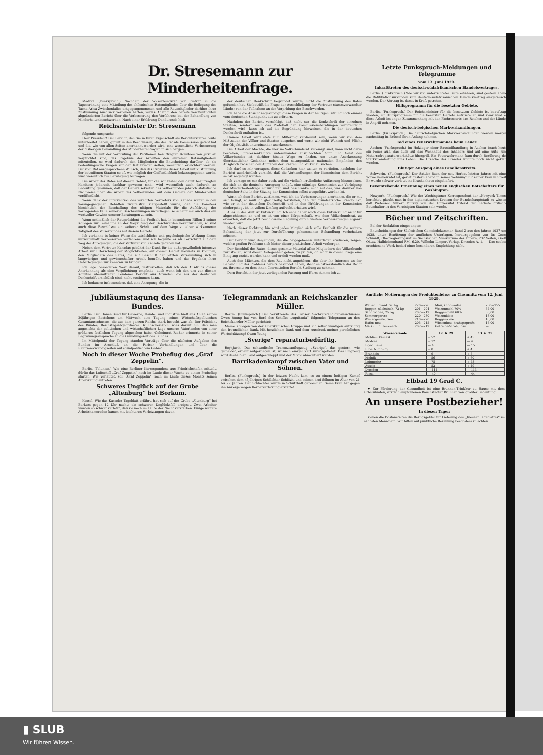Dr. Stresemann zur Minderheitenfrage.
Madrid. (Funkspruch.) Nachdem der Völkerbundsrat vor Eintritt in die Tagesordnung eine Mitteilung des chilenischen Ratsmitgliedes über die Beilegung des Tacna Arica-Zwischenfalles entgegengenommen und alle Ratsmitglieder darüber ihrer Zustimmung Ausdruck verliehen hatten, verlas Adatchi den bereits veröffentlichten abgeänderten Bericht über die Verbesserung des Verfahrens bei der Behandlung von Minderheitenbeschwerden. Nach einer Erklärung Danduronds hielt
Reichsminister Dr. Stresemann
folgende Ansprache:
Herr Präsident! Der Bericht, den Sie in Ihrer Eigenschaft als Berichterstatter heute unterbreitet haben, gipfelt in den Beschlüssen, die der Rat als Kommission gefaßt hat und die, wie von allen Seiten anerkannt werden wird, eine wesentliche Verbesserung der bisherigen Behandlung der Minderheitenfragen in sich bergen.
Wenn die mit der Vorprüfung der Petitionen beauftragten Komitees von jetzt ab verpflichtet sind, das Ergebnis der Arbeiten den einzelnen Ratsmitgliedern mitzuteilen, so wird dadurch den Mitgliedern die Entscheidung darüber, ob sie bedeutungsvolle Fragen vor den Rat bringen sollen, wesentlich erleichtert werden. Der vom Rat ausgesprochene Wunsch, daß das Ergebnis dieser Arbeit mit Zustimmung der betroffenen Staaten so oft wie möglich der Oeffentlichkeit bekanntgegeben werde, wird wesentlich zur Beruhigung beitragen.
Die Arbeit des Rates auf diesem Gebiet, für die wir bisher den damit beauftragten Komitees jederzeit dankbar gewesen sind, wird wesentlich auch dadurch an Bedeutung gewinnen, daß der Generalsekretär des Völkerbundes jährlich statistische Nachweise über die Arbeit des Völkerbundes auf dem Gebiete der Minderheiten veröffentlicht.
Wenn dank der Intervention des verehrten Vertreters von Kanada weiter in den vorangegangenen Debatten zweifelsfrei klargestellt wurde, daß die Komitees hinsichtlich der Beschaffung des nötigen Materials für die Aufklärung der vorliegenden Fälle keinerlei Beschränkungen unterliegen, so scheint mir auch dies ein wertvoller Gewinn unserer Beratungen zu sein.
Wenn schließlich der Ratspräsident die Freiheit hat, in besonderen Fällen 2 seiner Kollegen zur Teilnahme an der Vorprüfung der Beschwerden heranzuziehen, so sind auch diese Beschlüsse ein weiterer Schritt auf dem Wege zu einer wirksameren Tätigkeit des Völkerbundes auf diesem Gebiete.
Ich verkenne in keiner Weise die tatsächliche und psychologische Wirkung dieses unzweifelhaft verbesserten Verfahrens, und ich begrüße es als Fortschritt auf dem Weg der Anregungen, die der Vertreter von Kanada gegeben hat.
Neben dem Vertreter Kanadas gebührt der Dank für die außergewöhnlich intensive Arbeit zur Erforschung der Möglichkeiten, auf diesem Gebiet vorwärts zu kommen, den Mitgliedern des Rates, die auf Beschluß der letzten Versammlung sich in langwieriger und gewissenhafter Arbeit bemüht haben und das Ergebnis ihrer Ueberlegungen zur Kenntnis zu bringen.
Ich lege besonderen Wert darauf, festzustellen, daß ich den Ausdruck dieser Anerkennung als eine Verpflichtung empfinde, auch wenn ich den uns von diesem Komitee übermittelten Londoner Bericht aus Gründen, die aus der deutschen Denkschrift ersichtlich sind, nicht zustimmen kann.
Ich bedauere insbesondere, daß eine Anregung, die in
der deutschen Denkschrift begründet wurde, nicht die Zustimmung des Rates gefunden hat. Sie betrifft die Frage der Ausschließung der Vertreter stammverwandter Länder von der Teilnahme an der Vorprüfung der Beschwerden.
Ich habe die Absicht angekündigt, diese Fragen in der heutigen Sitzung noch einmal vom deutschen Standpunkt aus zu erörtern.
Nachdem der Bericht vorschlägt, daß nicht nur die Denkschrift der einzelnen Staaten, sondern auch das Protokoll der Kommissionsberatungen veröffentlicht werden wird, kann ich auf die Begründung hinweisen, die in der deutschen Denkschrift enthalten ist.
Unsere Arbeit wird stets zum Mißerfolg verdammt sein, wenn wir von dem Mißtrauen der Völker und Staaten ausgehen und wenn wir nicht Wunsch und Pflicht der Objektivität untereinander anerkennen.
Die Arbeit der Mächte, die hier im Völkerbundsrat vereinigt sind, kann nicht darin bestehen, Interessenkämpfe untereinander auszufechten. Sinn und Geist des Völkerbundes ist, darüber hinaus Wege zu finden, um unter Anerkennung überstaatlicher Gedanken neben dem naturgemäßen nationalen Empfinden den Ausgleich zwischen den Aufgaben der Staaten und Völker zu suchen.
Ich darf es mir versagen, diese Gedanken hier weiter zu vertiefen, nachdem der Bericht ausdrücklich vorsieht, daß die Verhandlungen der Kommission dem Bericht selbst angefügt werden.
Ich versage es mir daher auch, auf die vielfach irrtümliche Auffassung hinzuweisen, die sich an die deutsche Anregung knüpft, eine ständige Kommission zur Verfolgung der Minderheitenfrage einzurichten und beschränke mich auf das, was darüber von deutscher Seite in der Sitzung der Kommission selbst ausgeführt worden ist.
Wenn ich dem Bericht zustimme, weil ich die Verbesserungen anerkenne, die er mit sich bringt, so muß ich gleichzeitig feststellen, daß der grundsätzliche Standpunkt, wie er in der deutschen Denkschrift und in den Erklärungen in der Kommission niedergelegt ist, in vollem Umfang aufrecht erhalten wird.
Alles in der Welt ist Entwicklung. Ich sehe daher auch diese Entwicklung nicht für abgeschlossen an und es ist von einer Körperschaft, wie dem Völkerbundsrat, zu erwarten, daß die jetzt beschlossene Regelung durch weitere Verbesserungen ergänzt werden wird.
Nach dieser Richtung hin wird jedes Mitglied sich volle Freiheit für die weitere Behandlung der jetzt zur Durchführung gekommenen Behandlung vorbehalten müssen.
Der Bericht wird denjenigen, die die beigegebenen Unterlagen studieren, zeigen, welche großen Probleme sich hinter dieser praktischen Arbeit verbergen.
Der Beschluß des Rates, dieses gesamte Material allen Mitgliedern des Völkerbunds zuzustellen, wird diesen Gelegenheit geben, zu prüfen, ob nicht in dieser Frage eine Einigung erzielt werden kann und erzielt werden muß.
Auch den Mächten, die dem Rat nicht angehören, die aber ihr Interesse an der Behandlung des Problems bereits bekundet haben, steht selbstverständlich das Recht zu, ihrerseits zu dem ihnen übermittelten Bericht Stellung zu nehmen.
Dem Bericht in der jetzt vorliegenden Fassung und Form stimme ich zu.
Letzte Funkspruch-Meldungen und Telegramme
vom 13. Juni 1929.
Inkrafttreten des deutsch-südafrikanischen Handelsvertrages.
Berlin. (Funkspruch.) Wie wir von unterrichteter Seite erfahren, sind gestern abend die Ratifikationsurkunden zum deutsch-südafrikanischen Handelsvertrag ausgetauscht worden. Der Vertrag ist damit in Kraft getreten.
Hilfsprogramm für die besetzten Gebiete.
Berlin. (Funkspruch.) Der Reichsminister für die besetzten Gebiete ist beauftragt worden, ein Hilfsprogramm für die besetzten Gebiete aufzustellen und zwar wird er diese Arbeit im engen Zusammenhang mit den Fachressorts des Reiches und der Länder in Angriff nehmen.
Die deutsch-belgischen Markverhandlungen.
Berlin. (Funkspruch.) Die deutsch-belgischen Markverhandlungen werden morgen nachmittag in Brüssel ihren Anfang nehmen.
Tod eines Feuerwehrmannes beim Feuer.
Aachen (Funkspruch.) Im Holzlager einer Baustoffhandlung in Aachen brach heute ein Feuer aus, das auch auf das Wohnhaus des Inhabers und auf eine Auto- und Motorradreparaturwerkstätte übergriff. Ein Feuerwehrmann kam durch Berührung der Starkstromleitung ums Leben. Die Ursache des Brandes konnte noch nicht geklärt werden.
Blutiger Ausgang eines Familienstreits.
Schwerin. (Funkspruch.) Der Sattler Baer, der seit Herbst letzten Jahres mit einer Witwe verheiratet ist, geriet gestern abend in seiner Wohnung mit seiner Frau in Streit. Er wurde schwer verletzt ins Krankenhaus eingeliefert.
Bevorstehende Ernennung eines neuen englischen Botschafters für Washington.
Newyork. (Funkspruch.) Wie der Washingtoner Korrespondent der „Newyork Times“ berichtet, glaubt man in den diplomatischen Kreisen der Bundeshauptstadt zu wissen, daß Professor Gilbert Murray von der Universität Oxford der nächste britische Botschafter in den Vereinigten Staaten sein werde.
Bücher und Zeitschriften.
Bei der Redaktion eingegangen:
Entscheidungen der Sächsischen Gemeindekammer, Band 2 aus den Jahren 1927 und 1928, unter Benützung der amtlichen Unterlagen, herausgegeben von Dr. Georg Schmidt, Oberregierungsrat im Sächsischen Ministerium des Innern, 232 Seiten, Groß-Oktav, Halbleinenband RM. 6.20, Wilhelm Limpert-Verlag, Dresden-A. 1. — Das soeben erschienene Werk bedarf einer besonderen Empfehlung nicht.
Jubiläumstagung des Hansa-Bundes.
Berlin. Der Hansa-Bund für Gewerbe, Handel und Industrie hielt aus Anlaß seines 20jährigen Bestehens am Mittwoch eine Tagung seines Wirtschaftspolitischen Gesamtausschusses, die aus dem ganzen Reiche stark besucht war, ab. Der Präsident des Bundes, Reichstagsabgeordneter Dr. Fischer-Köln, wies darauf hin, daß man angesichts der politischen und wirtschaftlichen Lage unseres Vaterlandes von einer größeren festlichen Tagung abgesehen habe. Geheimrat Rießer erinnerte in seiner Begrüßungsansprache an die Gründungszeit des Bundes.
Im Mittelpunkt der Tagung standen Vorträge über die nächsten Aufgaben des Bundes im Anschluß an die Pariser Verhandlungen und über die Reformnotwendigkeiten auf sozialpolitischem Gebiet.
Noch in dieser Woche Probeflug des „Graf Zeppelin“.
Berlin. (Telunion.) Wie eine Berliner Korrespondenz aus Friedrichshafen mitteilt, dürfte das Luftschiff „Graf Zeppelin“ noch im Laufe dieser Woche zu einem Probeflug starten. Wie verlautet, soll „Graf Zeppelin“ noch im Laufe dieses Monats seinen Amerikaflug antreten.
Schweres Unglück auf der Grube „Altenburg“ bei Borkum.
Kassel. Wie das Kasseler Tageblatt erfährt, hat sich auf der Grube „Altenburg“ bei Borkum gegen 12 Uhr nachts ein schwerer Unglücksfall ereignet. Zwei Arbeiter wurden so schwer verletzt, daß sie noch im Laufe der Nacht verstarben. Einige weitere Arbeitskameraden kamen mit leichteren Verletzungen davon.
Telegrammdank an Reichskanzler Müller.
Berlin. (Funkspruch.) Der Vorsitzende des Pariser Sachverständigenausschusses Owen Young hat von Bord des Schiffes „Aquitania“ folgendes Telegramm an den Reichskanzler Müller gerichtet:
Meine Kollegen von der amerikanischen Gruppe und ich selbst würdigen aufrichtig den freundlichen Dank. Mit herzlichem Dank und dem Ausdruck meiner persönlichen Wertschätzung! Owen Young.
„Sverige“ reparaturbedürftig.
Reykjavik. Das schwedische Transozeanflugzeug „Sverige“, das gestern, wie gemeldet, erneut aufgestiegen ist, ist nach einiger Zeit zurückgekehrt. Das Flugzeug wird deshalb an Land aufgeschleppt und der Motor abmontiert werden.
Barrikadenkampf zwischen Vater und Söhnen.
Berlin. (Funkspruch.) In der letzten Nacht kam es zu einem heftigen Kampf zwischen dem 45jährigen Schlächter Schlitzki und seinen drei Söhnen im Alter von 21 bis 27 Jahren. Der Schlächter wurde in Schutzhaft genommen. Seine Frau hat gegen ihn Anzeige wegen Körperverletzung erstattet.
Amtliche Notierungen der Produktenbörse zu Chemnitz vom 12. Juni 1929.
| Weizen, inländ. 76 kg | 220—226 | Mais, Cinquantin | 250—255 |
| Roggen, sächsisch. 72 kg | 201—204 | Weizenmehl 70% | 37,00 |
| Sandroggen, 72 kg | 207—212 | Roggenmehl 60% | 33,00 |
| Sommergerste | 220—230 | Weizenkleie | 18,00 |
| Wintergerste, neu | 210—220 | Roggenkleie | 18,00 |
| Hafer, neu | 205—215 | Wiesenheu, drahtgepreßt | 15,00 |
| Mais zu Futterzweck. | 207—212 | Getreide-Stroh, lose | — |
| Wasserstände | 12. 6. 29 | 13. 6. 29 |
| --- | --- | --- |
| Moldau: Kamaik | + 52 | + 45 |
| Modran | + 12 | — 4 |
| Eger: Laun | — 4 | — 15 |
| Elbe: Nimburg | + 8 | + 4 |
| Brandeis | + 9 | + 5 |
| Melnik | + 56 | + 60 |
| Leitmeritz | + 78 | + 78 |
| Aussig | + 52 | + 49 |
| Dresden | — 114 | — 113 |
| Riesa | — 40 | — 44 |
Elbbad 19 Grad C.
☛ Zur Förderung der Gesundheit ist eine Brunnen-Trinkkur zu Hause mit dem altberühmten, ärztlich empfohlenen Bauchstädter Brunnen von größter Bedeutung.
An unsere Postbezieher!
In diesen Tagen
ziehen die Postanstalten die Bezugsgelder für Lieferung des „Riesaer Tageblattes“ im nächsten Monat ein. Wir bitten auf pünktliche Bezahlung besonders zu achten.
▮ SLUB
Wir führen Wissen.